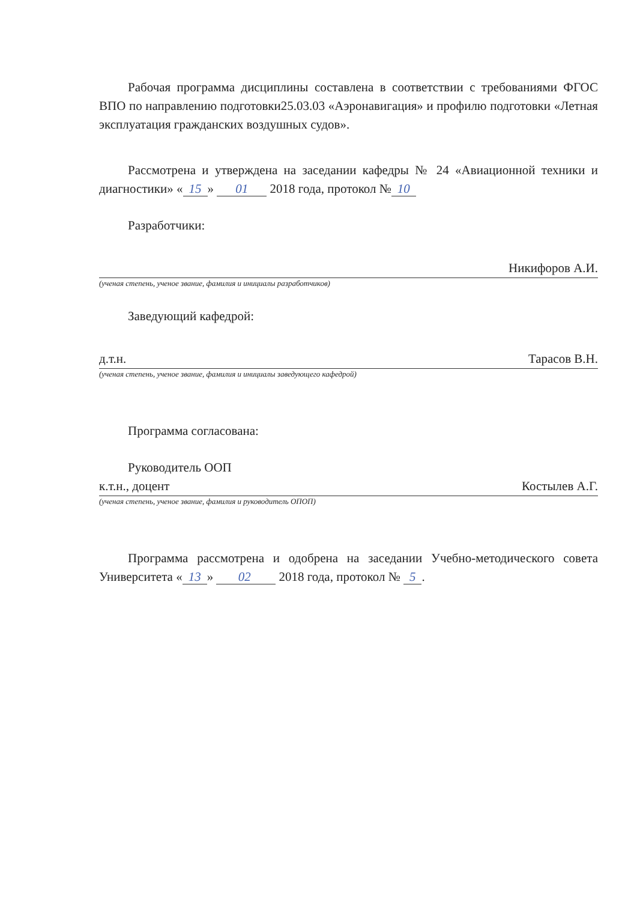Рабочая программа дисциплины составлена в соответствии с требованиями ФГОС ВПО по направлению подготовки25.03.03 «Аэронавигация» и профилю подготовки «Летная эксплуатация гражданских воздушных судов».
Рассмотрена и утверждена на заседании кафедры № 24 «Авиационной техники и диагностики» « 15 » 01 2018 года, протокол № 10
Разработчики:
Никифоров А.И.
(ученая степень, ученое звание, фамилия и инициалы разработчиков)
Заведующий кафедрой:
д.т.н. Тарасов В.Н.
(ученая степень, ученое звание, фамилия и инициалы заведующего кафедрой)
Программа согласована:
Руководитель ООП
к.т.н., доцент Костылев А.Г.
(ученая степень, ученое звание, фамилия и руководитель ОПОП)
Программа рассмотрена и одобрена на заседании Учебно-методического совета Университета « 13 » 02 2018 года, протокол № 5.